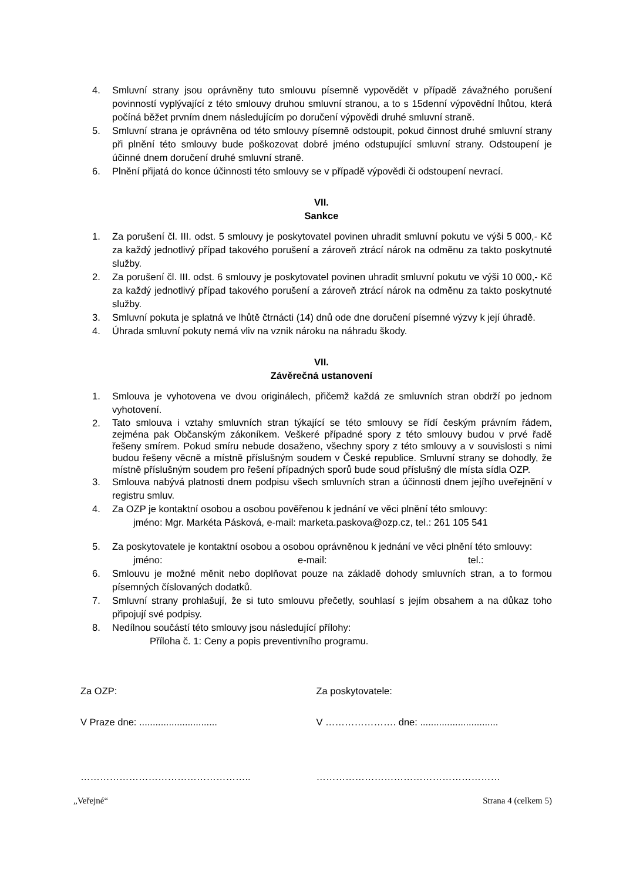4. Smluvní strany jsou oprávněny tuto smlouvu písemně vypovědět v případě závažného porušení povinností vyplývající z této smlouvy druhou smluvní stranou, a to s 15denní výpovědní lhůtou, která počíná běžet prvním dnem následujícím po doručení výpovědi druhé smluvní straně.
5. Smluvní strana je oprávněna od této smlouvy písemně odstoupit, pokud činnost druhé smluvní strany při plnění této smlouvy bude poškozovat dobré jméno odstupující smluvní strany. Odstoupení je účinné dnem doručení druhé smluvní straně.
6. Plnění přijatá do konce účinnosti této smlouvy se v případě výpovědi či odstoupení nevrací.
VII.
Sankce
1. Za porušení čl. III. odst. 5 smlouvy je poskytovatel povinen uhradit smluvní pokutu ve výši 5 000,- Kč za každý jednotlivý případ takového porušení a zároveň ztrácí nárok na odměnu za takto poskytnuté služby.
2. Za porušení čl. III. odst. 6 smlouvy je poskytovatel povinen uhradit smluvní pokutu ve výši 10 000,- Kč za každý jednotlivý případ takového porušení a zároveň ztrácí nárok na odměnu za takto poskytnuté služby.
3. Smluvní pokuta je splatná ve lhůtě čtrnácti (14) dnů ode dne doručení písemné výzvy k její úhradě.
4. Úhrada smluvní pokuty nemá vliv na vznik nároku na náhradu škody.
VII.
Závěrečná ustanovení
1. Smlouva je vyhotovena ve dvou originálech, přičemž každá ze smluvních stran obdrží po jednom vyhotovení.
2. Tato smlouva i vztahy smluvních stran týkající se této smlouvy se řídí českým právním řádem, zejména pak Občanským zákoníkem. Veškeré případné spory z této smlouvy budou v prvé řadě řešeny smírem. Pokud smíru nebude dosaženo, všechny spory z této smlouvy a v souvislosti s nimi budou řešeny věcně a místně příslušným soudem v České republice. Smluvní strany se dohodly, že místně příslušným soudem pro řešení případných sporů bude soud příslušný dle místa sídla OZP.
3. Smlouva nabývá platnosti dnem podpisu všech smluvních stran a účinnosti dnem jejího uveřejnění v registru smluv.
4. Za OZP je kontaktní osobou a osobou pověřenou k jednání ve věci plnění této smlouvy:
jméno: Mgr. Markéta Pásková, e-mail: marketa.paskova@ozp.cz, tel.: 261 105 541
5. Za poskytovatele je kontaktní osobou a osobou oprávněnou k jednání ve věci plnění této smlouvy:
jméno: e-mail: tel.:
6. Smlouvu je možné měnit nebo doplňovat pouze na základě dohody smluvních stran, a to formou písemných číslovaných dodatků.
7. Smluvní strany prohlašují, že si tuto smlouvu přečetly, souhlasí s jejím obsahem a na důkaz toho připojují své podpisy.
8. Nedílnou součástí této smlouvy jsou následující přílohy:
Příloha č. 1: Ceny a popis preventivního programu.
Za OZP: Za poskytovatele:
V Praze dne: .............................
V …………………. dne: .............................
…………………………………………….. …………………………………………………
„Veřejné“Strana 4 (celkem 5)